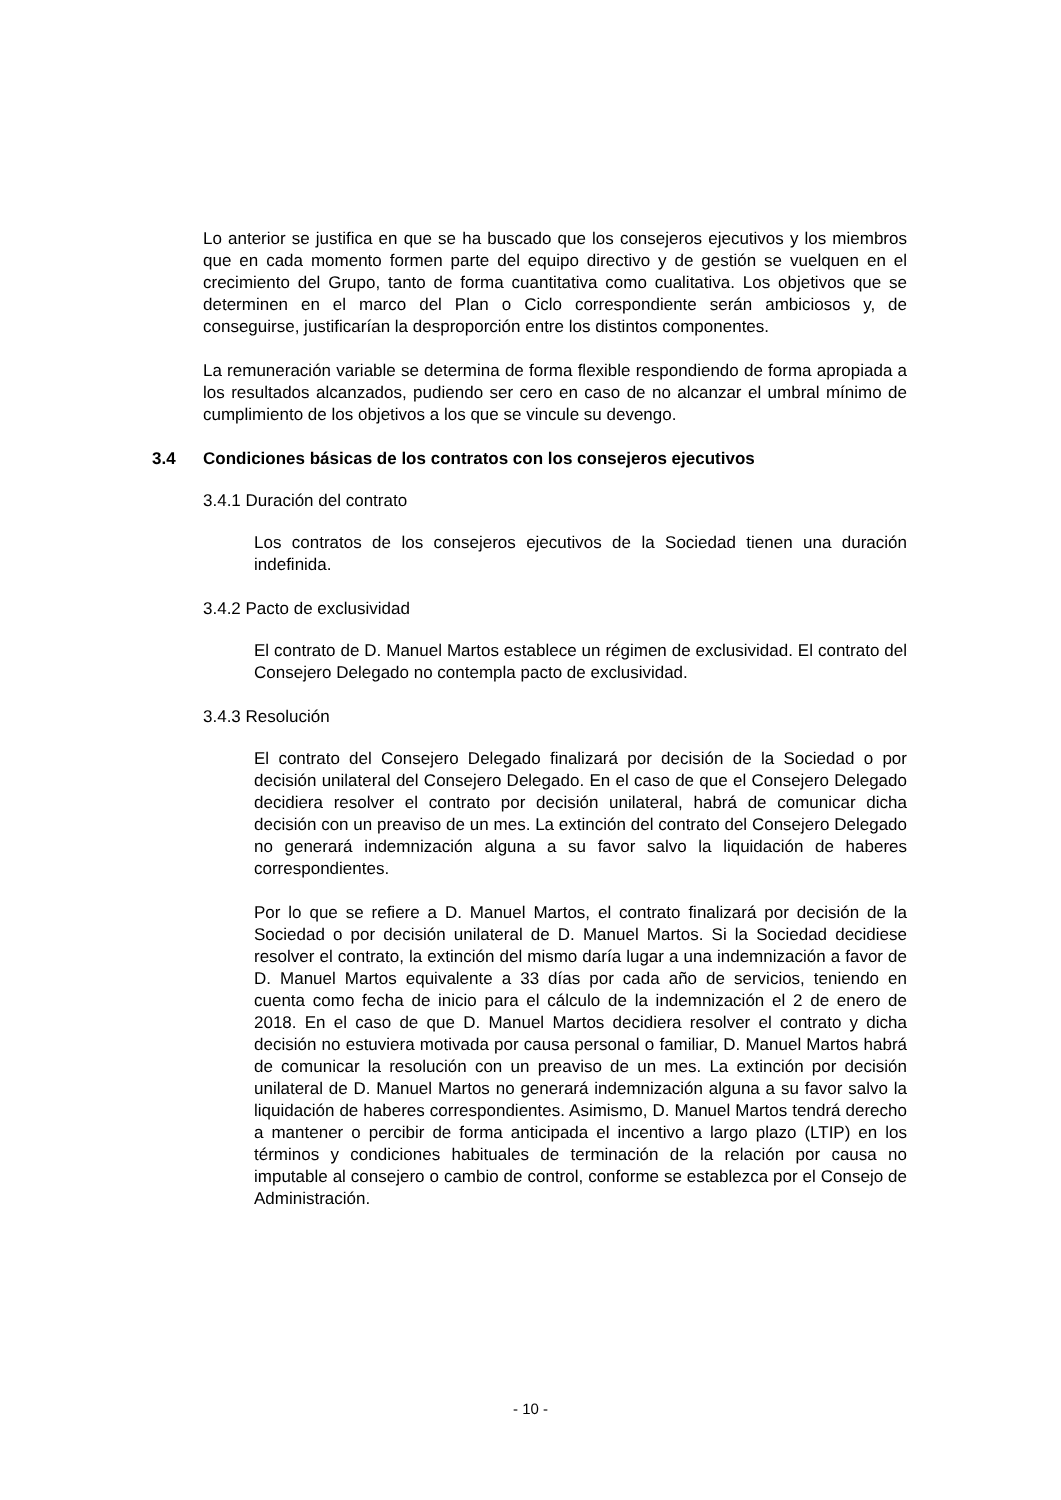Lo anterior se justifica en que se ha buscado que los consejeros ejecutivos y los miembros que en cada momento formen parte del equipo directivo y de gestión se vuelquen en el crecimiento del Grupo, tanto de forma cuantitativa como cualitativa. Los objetivos que se determinen en el marco del Plan o Ciclo correspondiente serán ambiciosos y, de conseguirse, justificarían la desproporción entre los distintos componentes.
La remuneración variable se determina de forma flexible respondiendo de forma apropiada a los resultados alcanzados, pudiendo ser cero en caso de no alcanzar el umbral mínimo de cumplimiento de los objetivos a los que se vincule su devengo.
3.4 Condiciones básicas de los contratos con los consejeros ejecutivos
3.4.1 Duración del contrato
Los contratos de los consejeros ejecutivos de la Sociedad tienen una duración indefinida.
3.4.2 Pacto de exclusividad
El contrato de D. Manuel Martos establece un régimen de exclusividad. El contrato del Consejero Delegado no contempla pacto de exclusividad.
3.4.3 Resolución
El contrato del Consejero Delegado finalizará por decisión de la Sociedad o por decisión unilateral del Consejero Delegado. En el caso de que el Consejero Delegado decidiera resolver el contrato por decisión unilateral, habrá de comunicar dicha decisión con un preaviso de un mes. La extinción del contrato del Consejero Delegado no generará indemnización alguna a su favor salvo la liquidación de haberes correspondientes.
Por lo que se refiere a D. Manuel Martos, el contrato finalizará por decisión de la Sociedad o por decisión unilateral de D. Manuel Martos. Si la Sociedad decidiese resolver el contrato, la extinción del mismo daría lugar a una indemnización a favor de D. Manuel Martos equivalente a 33 días por cada año de servicios, teniendo en cuenta como fecha de inicio para el cálculo de la indemnización el 2 de enero de 2018. En el caso de que D. Manuel Martos decidiera resolver el contrato y dicha decisión no estuviera motivada por causa personal o familiar, D. Manuel Martos habrá de comunicar la resolución con un preaviso de un mes. La extinción por decisión unilateral de D. Manuel Martos no generará indemnización alguna a su favor salvo la liquidación de haberes correspondientes. Asimismo, D. Manuel Martos tendrá derecho a mantener o percibir de forma anticipada el incentivo a largo plazo (LTIP) en los términos y condiciones habituales de terminación de la relación por causa no imputable al consejero o cambio de control, conforme se establezca por el Consejo de Administración.
- 10 -